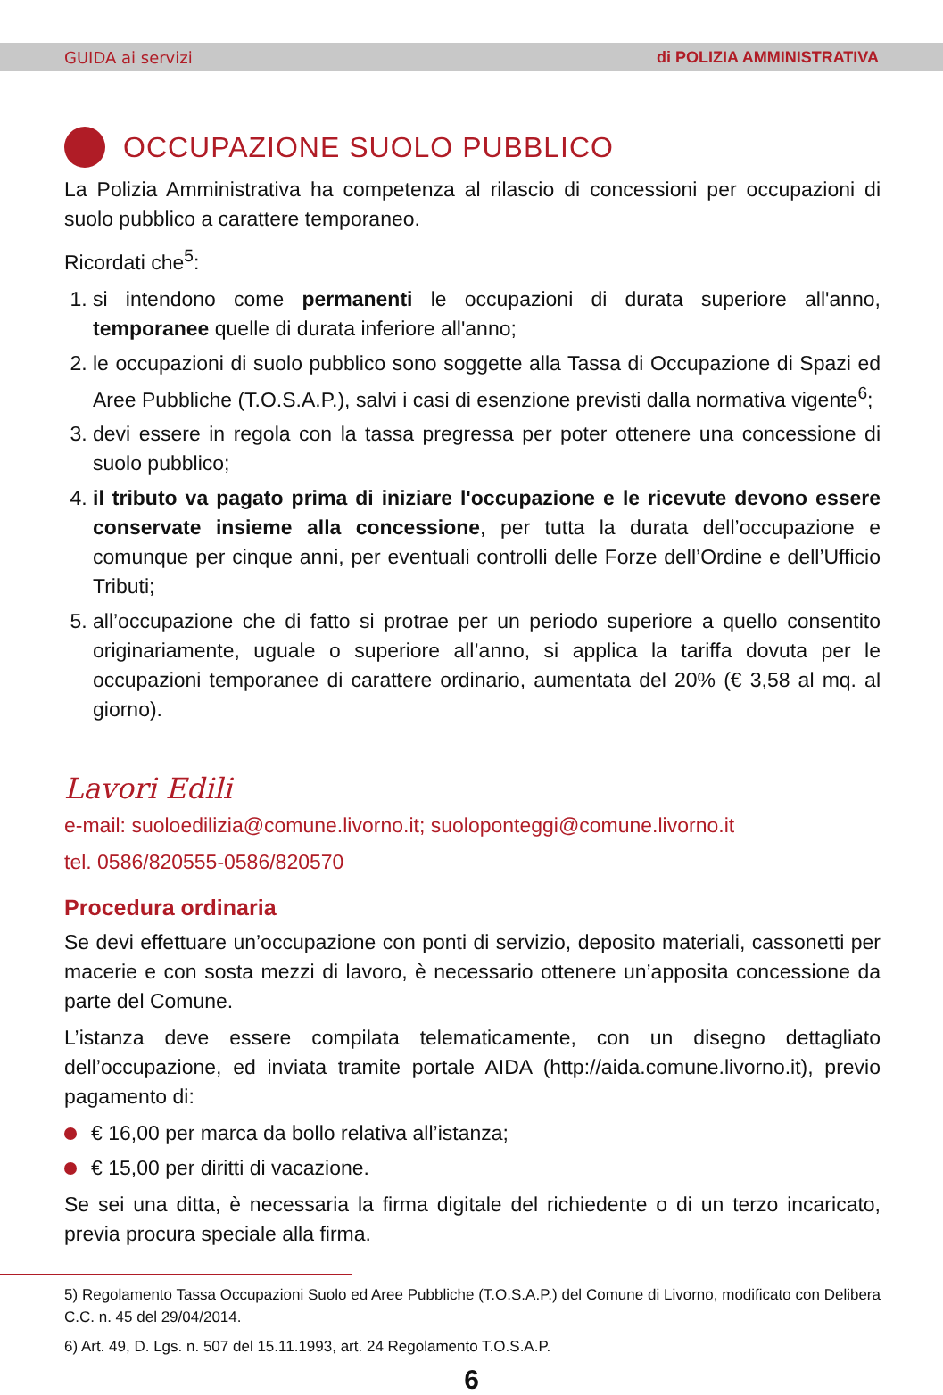GUIDA ai servizi di POLIZIA AMMINISTRATIVA
OCCUPAZIONE SUOLO PUBBLICO
La Polizia Amministrativa ha competenza al rilascio di concessioni per occupazioni di suolo pubblico a carattere temporaneo.
Ricordati che<sup>5</sup>:
1. si intendono come permanenti le occupazioni di durata superiore all'anno, temporanee quelle di durata inferiore all'anno;
2. le occupazioni di suolo pubblico sono soggette alla Tassa di Occupazione di Spazi ed Aree Pubbliche (T.O.S.A.P.), salvi i casi di esenzione previsti dalla normativa vigente<sup>6</sup>;
3. devi essere in regola con la tassa pregressa per poter ottenere una concessione di suolo pubblico;
4. il tributo va pagato prima di iniziare l'occupazione e le ricevute devono essere conservate insieme alla concessione, per tutta la durata dell’occupazione e comunque per cinque anni, per eventuali controlli delle Forze dell’Ordine e dell’Ufficio Tributi;
5. all’occupazione che di fatto si protrae per un periodo superiore a quello consentito originariamente, uguale o superiore all’anno, si applica la tariffa dovuta per le occupazioni temporanee di carattere ordinario, aumentata del 20% (€ 3,58 al mq. al giorno).
Lavori Edili
e-mail: suoloedilizia@comune.livorno.it; suoloponteggi@comune.livorno.it
tel. 0586/820555-0586/820570
Procedura ordinaria
Se devi effettuare un’occupazione con ponti di servizio, deposito materiali, cassonetti per macerie e con sosta mezzi di lavoro, è necessario ottenere un’apposita concessione da parte del Comune.
L’istanza deve essere compilata telematicamente, con un disegno dettagliato dell’occupazione, ed inviata tramite portale AIDA (http://aida.comune.livorno.it), previo pagamento di:
€ 16,00 per marca da bollo relativa all’istanza;
€ 15,00 per diritti di vacazione.
Se sei una ditta, è necessaria la firma digitale del richiedente o di un terzo incaricato, previa procura speciale alla firma.
5) Regolamento Tassa Occupazioni Suolo ed Aree Pubbliche (T.O.S.A.P.) del Comune di Livorno, modificato con Delibera C.C. n. 45 del 29/04/2014.
6) Art. 49, D. Lgs. n. 507 del 15.11.1993, art. 24 Regolamento T.O.S.A.P.
6